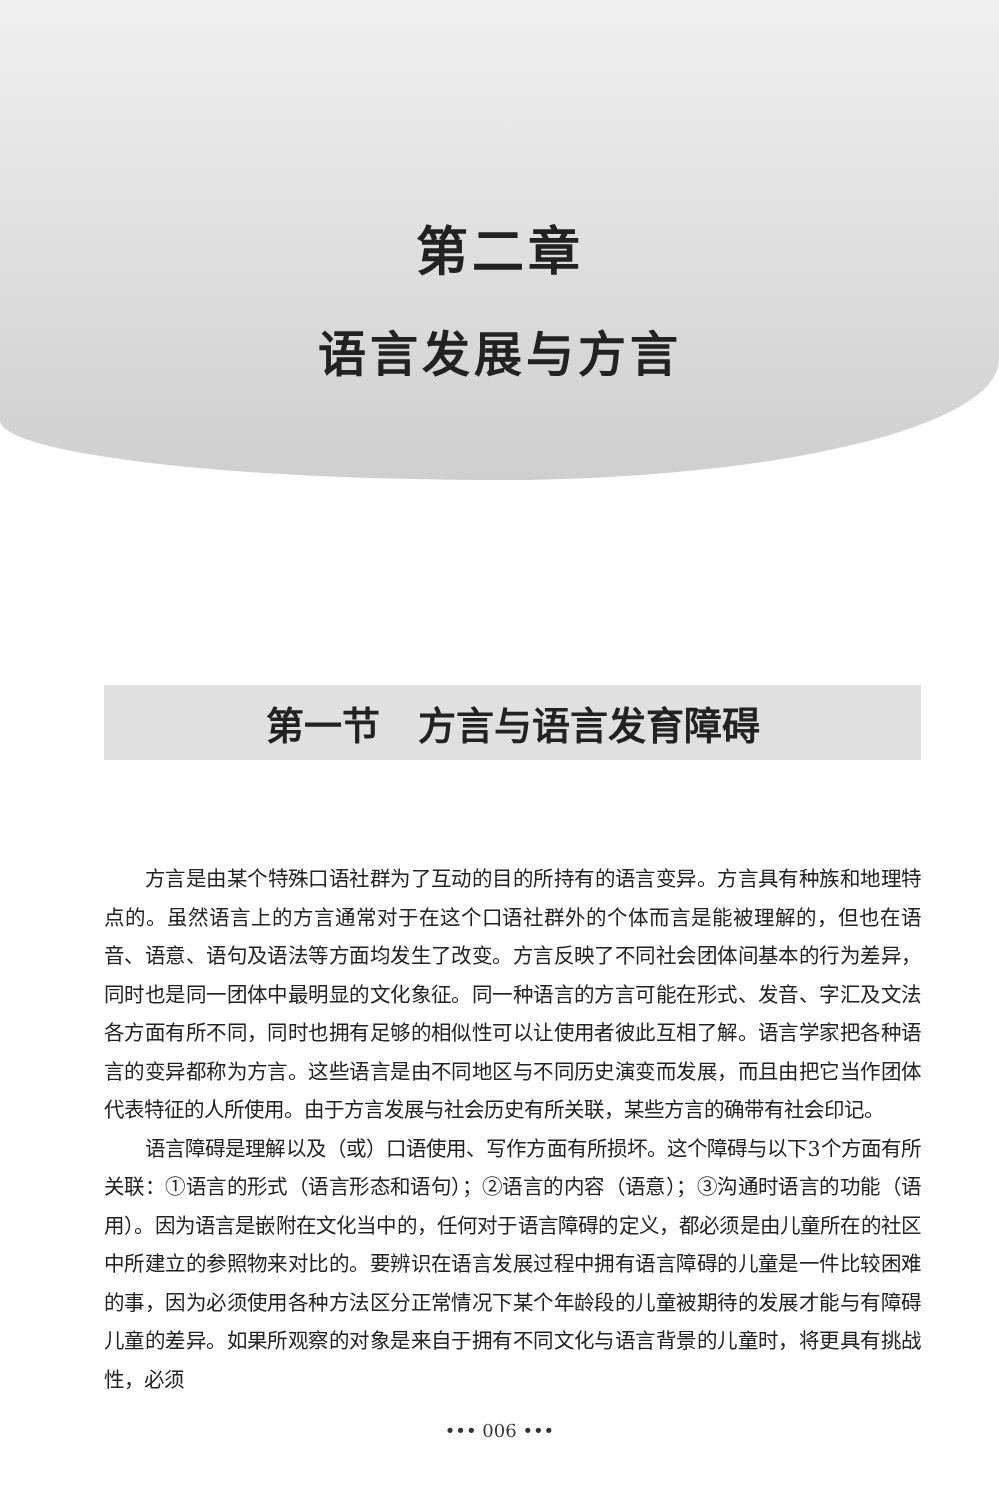第二章
语言发展与方言
第一节　方言与语言发育障碍
方言是由某个特殊口语社群为了互动的目的所持有的语言变异。方言具有种族和地理特点的。虽然语言上的方言通常对于在这个口语社群外的个体而言是能被理解的，但也在语音、语意、语句及语法等方面均发生了改变。方言反映了不同社会团体间基本的行为差异，同时也是同一团体中最明显的文化象征。同一种语言的方言可能在形式、发音、字汇及文法各方面有所不同，同时也拥有足够的相似性可以让使用者彼此互相了解。语言学家把各种语言的变异都称为方言。这些语言是由不同地区与不同历史演变而发展，而且由把它当作团体代表特征的人所使用。由于方言发展与社会历史有所关联，某些方言的确带有社会印记。
语言障碍是理解以及（或）口语使用、写作方面有所损坏。这个障碍与以下3个方面有所关联：①语言的形式（语言形态和语句）；②语言的内容（语意）；③沟通时语言的功能（语用）。因为语言是嵌附在文化当中的，任何对于语言障碍的定义，都必须是由儿童所在的社区中所建立的参照物来对比的。要辨识在语言发展过程中拥有语言障碍的儿童是一件比较困难的事，因为必须使用各种方法区分正常情况下某个年龄段的儿童被期待的发展才能与有障碍儿童的差异。如果所观察的对象是来自于拥有不同文化与语言背景的儿童时，将更具有挑战性，必须
••• 006 •••